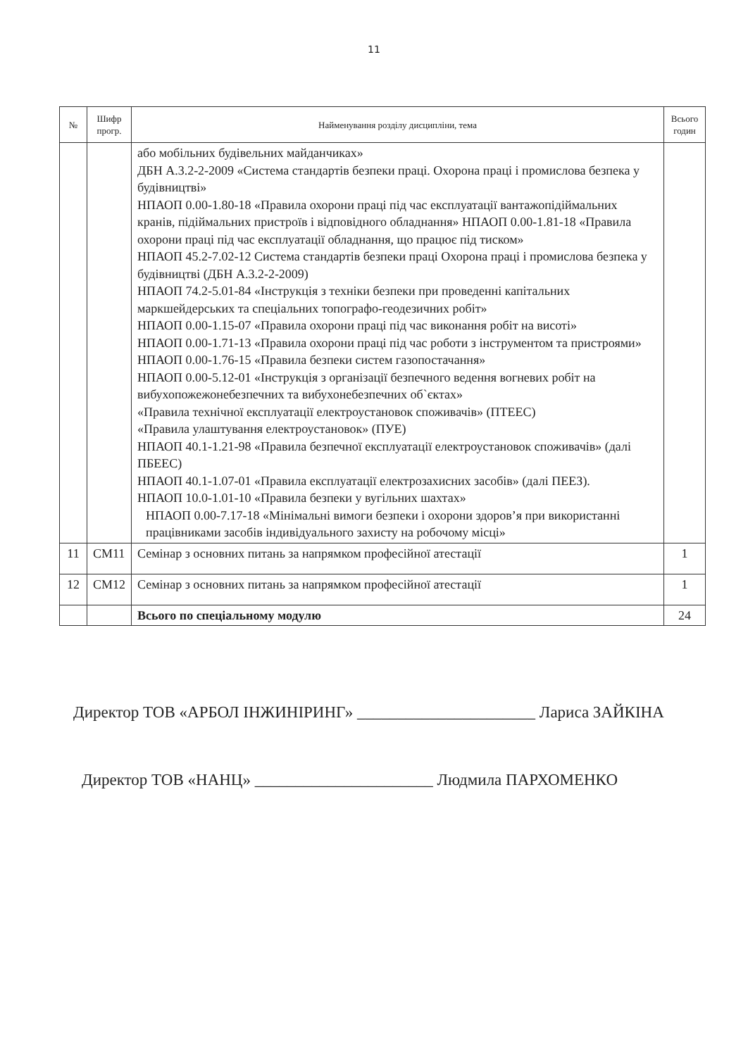11
| № | Шифр прогр. | Найменування розділу дисципліни, тема | Всього годин |
| --- | --- | --- | --- |
| | | або мобільних будівельних майданчиках» ДБН А.3.2-2-2009 «Система стандартів безпеки праці. Охорона праці і промислова безпека у будівництві» НПАОП 0.00-1.80-18 «Правила охорони праці під час експлуатації вантажопідіймальних кранів, підіймальних пристроїв і відповідного обладнання» НПАОП 0.00-1.81-18 «Правила охорони праці під час експлуатації обладнання, що працює під тиском» НПАОП 45.2-7.02-12 Система стандартів безпеки праці Охорона праці і промислова безпека у будівництві (ДБН А.3.2-2-2009) НПАОП 74.2-5.01-84 «Інструкція з техніки безпеки при проведенні капітальних маркшейдерських та спеціальних топографо-геодезичних робіт» НПАОП 0.00-1.15-07 «Правила охорони праці під час виконання робіт на висоті» НПАОП 0.00-1.71-13 «Правила охорони праці під час роботи з інструментом та пристроями» НПАОП 0.00-1.76-15 «Правила безпеки систем газопостачання» НПАОП 0.00-5.12-01 «Інструкція з організації безпечного ведення вогневих робіт на вибухопожежонебезпечних та вибухонебезпечних об`єктах» «Правила технічної експлуатації електроустановок споживачів» (ПТЕЕС) «Правила улаштування електроустановок» (ПУЕ) НПАОП 40.1-1.21-98 «Правила безпечної експлуатації електроустановок споживачів» (далі ПБЕЕС) НПАОП 40.1-1.07-01 «Правила експлуатації електрозахисних засобів» (далі ПЕЕЗ). НПАОП 10.0-1.01-10 «Правила безпеки у вугільних шахтах» НПАОП 0.00-7.17-18 «Мінімальні вимоги безпеки і охорони здоров’я при використанні працівниками засобів індивідуального захисту на робочому місці» | |
| 11 | СМ11 | Семінар з основних питань за напрямком професійної атестації | 1 |
| 12 | СМ12 | Семінар з основних питань за напрямком професійної атестації | 1 |
| | | Всього по спеціальному модулю | 24 |
Директор ТОВ «АРБОЛ ІНЖИНІРИНГ» ______________________ Лариса ЗАЙКІНА
Директор ТОВ «НАНЦ» ______________________ Людмила ПАРХОМЕНКО